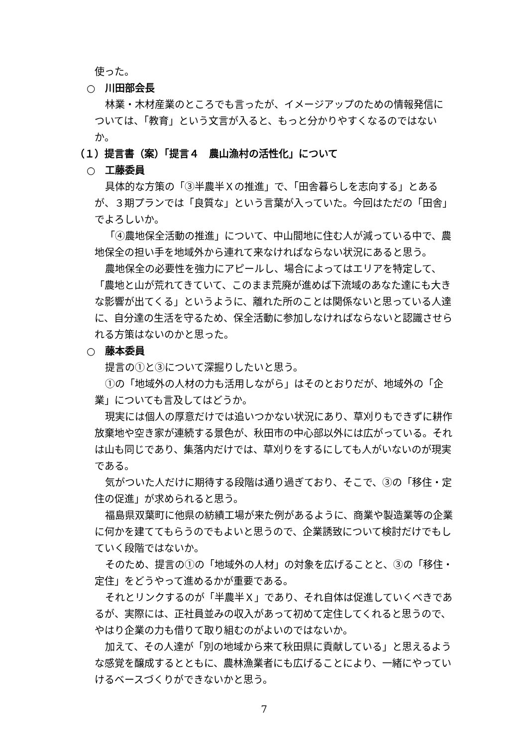使った。
○　川田部会長
林業・木材産業のところでも言ったが、イメージアップのための情報発信については、「教育」という文言が入ると、もっと分かりやすくなるのではないか。
（１）提言書（案）「提言４　農山漁村の活性化」について
○　工藤委員
具体的な方策の「③半農半Ｘの推進」で、「田舎暮らしを志向する」とあるが、３期プランでは「良質な」という言葉が入っていた。今回はただの「田舎」でよろしいか。
「④農地保全活動の推進」について、中山間地に住む人が減っている中で、農地保全の担い手を地域外から連れて来なければならない状況にあると思う。
農地保全の必要性を強力にアピールし、場合によってはエリアを特定して、「農地と山が荒れてきていて、このまま荒廃が進めば下流域のあなた達にも大きな影響が出てくる」というように、離れた所のことは関係ないと思っている人達に、自分達の生活を守るため、保全活動に参加しなければならないと認識させられる方策はないのかと思った。
○　藤本委員
提言の①と③について深掘りしたいと思う。
①の「地域外の人材の力も活用しながら」はそのとおりだが、地域外の「企業」についても言及してはどうか。
現実には個人の厚意だけでは追いつかない状況にあり、草刈りもできずに耕作放棄地や空き家が連続する景色が、秋田市の中心部以外には広がっている。それは山も同じであり、集落内だけでは、草刈りをするにしても人がいないのが現実である。
気がついた人だけに期待する段階は通り過ぎており、そこで、③の「移住・定住の促進」が求められると思う。
福島県双葉町に他県の紡績工場が来た例があるように、商業や製造業等の企業に何かを建ててもらうのでもよいと思うので、企業誘致について検討だけでもしていく段階ではないか。
そのため、提言の①の「地域外の人材」の対象を広げることと、③の「移住・定住」をどうやって進めるかが重要である。
それとリンクするのが「半農半Ｘ」であり、それ自体は促進していくべきであるが、実際には、正社員並みの収入があって初めて定住してくれると思うので、やはり企業の力も借りて取り組むのがよいのではないか。
加えて、その人達が「別の地域から来て秋田県に貢献している」と思えるような感覚を醸成するとともに、農林漁業者にも広げることにより、一緒にやっていけるベースづくりができないかと思う。
7